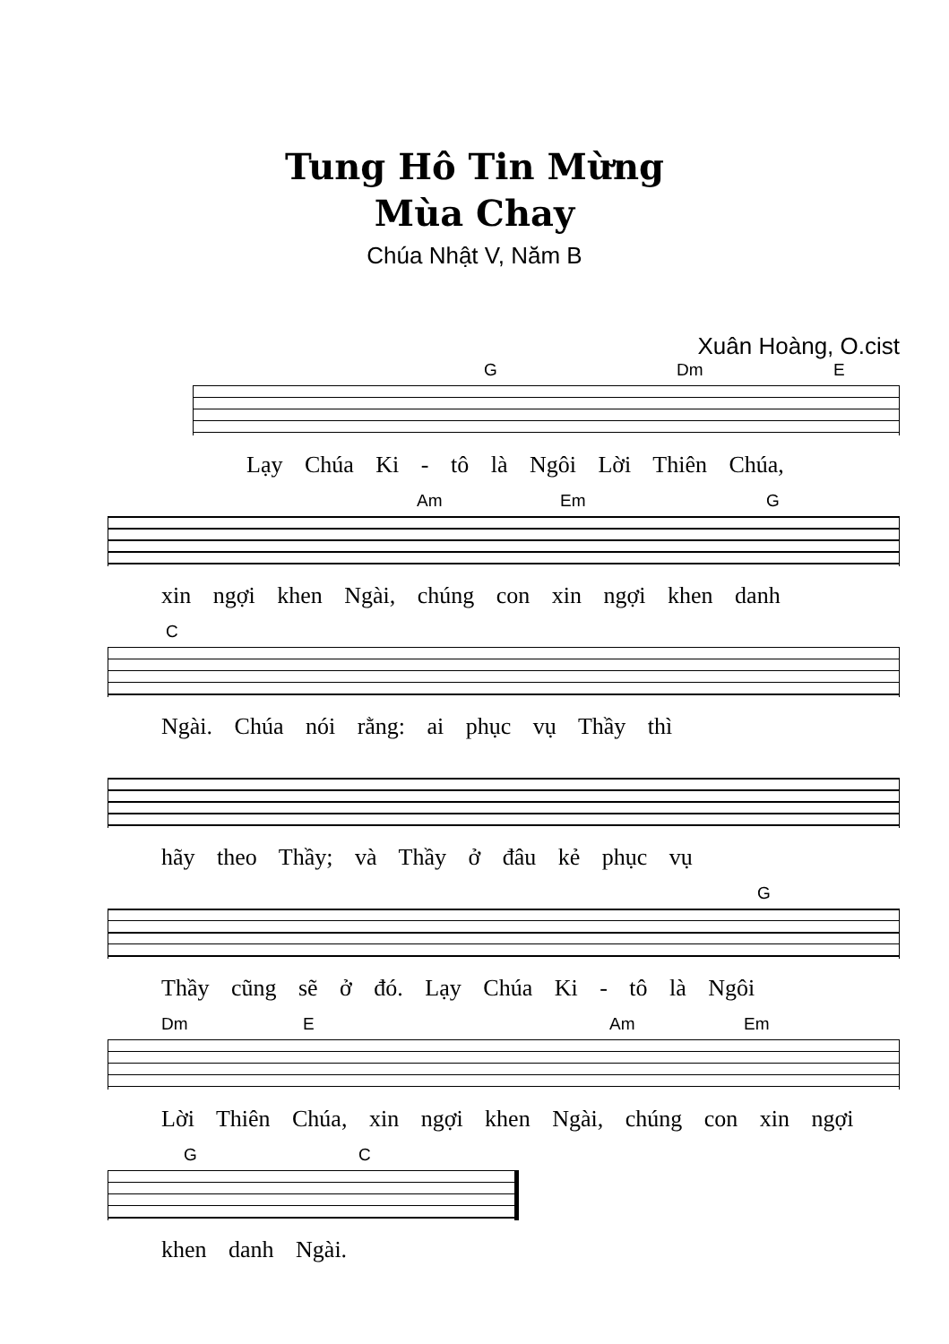Tung Hô Tin Mừng
Mùa Chay
Chúa Nhật V, Năm B
Xuân Hoàng, O.cist
G Dm E
Lạy Chúa Ki - tô là Ngôi Lời Thiên Chúa,
Am Em G
xin ngợi khen Ngài, chúng con xin ngợi khen danh
C
Ngài. Chúa nói rằng: ai phục vụ Thầy thì
hãy theo Thầy; và Thầy ở đâu kẻ phục vụ
G
Thầy cũng sẽ ở đó. Lạy Chúa Ki - tô là Ngôi
Dm E Am Em
Lời Thiên Chúa, xin ngợi khen Ngài, chúng con xin ngợi
G C
khen danh Ngài.